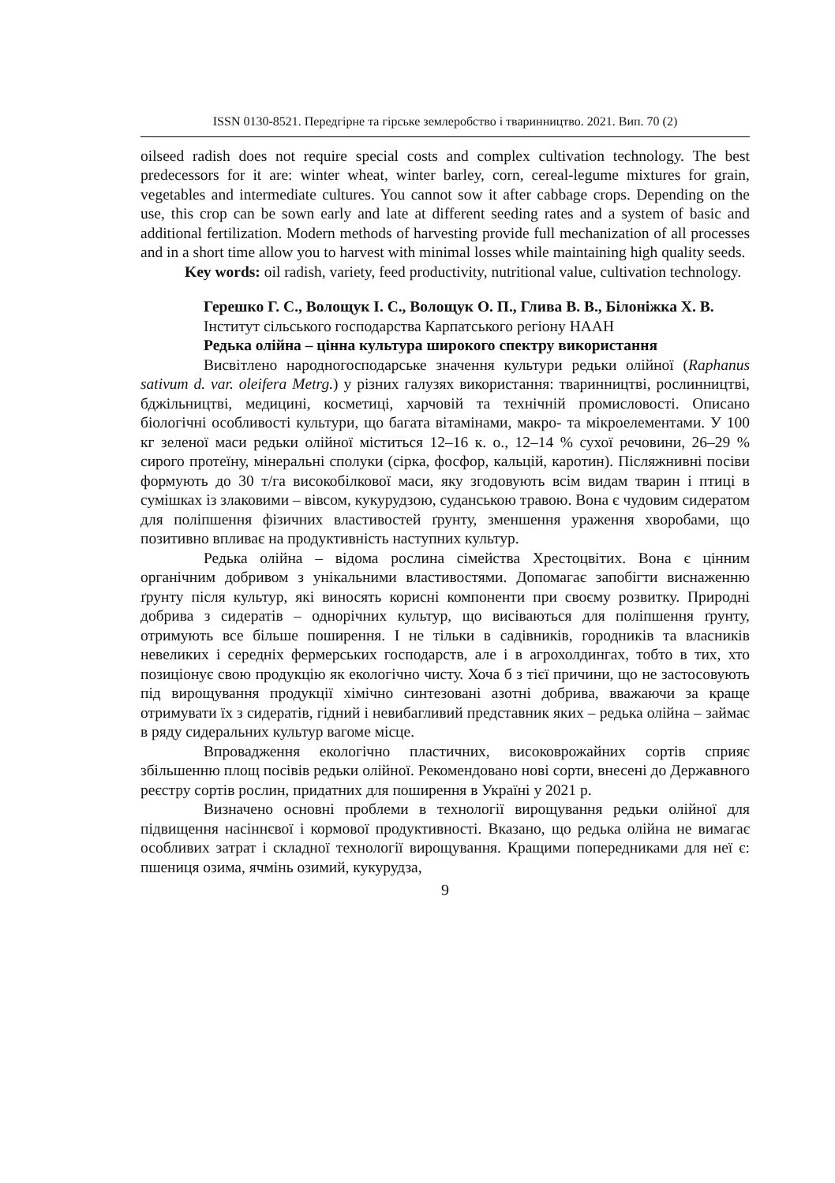ISSN 0130-8521. Передгірне та гірське землеробство і тваринництво. 2021. Вип. 70 (2)
oilseed radish does not require special costs and complex cultivation technology. The best predecessors for it are: winter wheat, winter barley, corn, cereal-legume mixtures for grain, vegetables and intermediate cultures. You cannot sow it after cabbage crops. Depending on the use, this crop can be sown early and late at different seeding rates and a system of basic and additional fertilization. Modern methods of harvesting provide full mechanization of all processes and in a short time allow you to harvest with minimal losses while maintaining high quality seeds.
Key words: oil radish, variety, feed productivity, nutritional value, cultivation technology.
Герешко Г. С., Волощук І. С., Волощук О. П., Глива В. В., Білоніжка Х. В.
Інститут сільського господарства Карпатського регіону НААН
Редька олійна – цінна культура широкого спектру використання
Висвітлено народногосподарське значення культури редьки олійної (Raphanus sativum d. var. oleifera Metrg.) у різних галузях використання: тваринництві, рослинництві, бджільництві, медицині, косметиці, харчовій та технічній промисловості. Описано біологічні особливості культури, що багата вітамінами, макро- та мікроелементами. У 100 кг зеленої маси редьки олійної міститься 12–16 к. о., 12–14 % сухої речовини, 26–29 % сирого протеїну, мінеральні сполуки (сірка, фосфор, кальцій, каротин). Післяжнивні посіви формують до 30 т/га високобілкової маси, яку згодовують всім видам тварин і птиці в сумішках із злаковими – вівсом, кукурудзою, суданською травою. Вона є чудовим сидератом для поліпшення фізичних властивостей ґрунту, зменшення ураження хворобами, що позитивно впливає на продуктивність наступних культур.
Редька олійна – відома рослина сімейства Хрестоцвітих. Вона є цінним органічним добривом з унікальними властивостями. Допомагає запобігти виснаженню ґрунту після культур, які виносять корисні компоненти при своєму розвитку. Природні добрива з сидератів – однорічних культур, що висіваються для поліпшення ґрунту, отримують все більше поширення. І не тільки в садівників, городників та власників невеликих і середніх фермерських господарств, але і в агрохолдингах, тобто в тих, хто позиціонує свою продукцію як екологічно чисту. Хоча б з тієї причини, що не застосовують під вирощування продукції хімічно синтезовані азотні добрива, вважаючи за краще отримувати їх з сидератів, гідний і невибагливий представник яких – редька олійна – займає в ряду сидеральних культур вагоме місце.
Впровадження екологічно пластичних, високоврожайних сортів сприяє збільшенню площ посівів редьки олійної. Рекомендовано нові сорти, внесені до Державного реєстру сортів рослин, придатних для поширення в Україні у 2021 р.
Визначено основні проблеми в технології вирощування редьки олійної для підвищення насіннєвої і кормової продуктивності. Вказано, що редька олійна не вимагає особливих затрат і складної технології вирощування. Кращими попередниками для неї є: пшениця озима, ячмінь озимий, кукурудза,
9